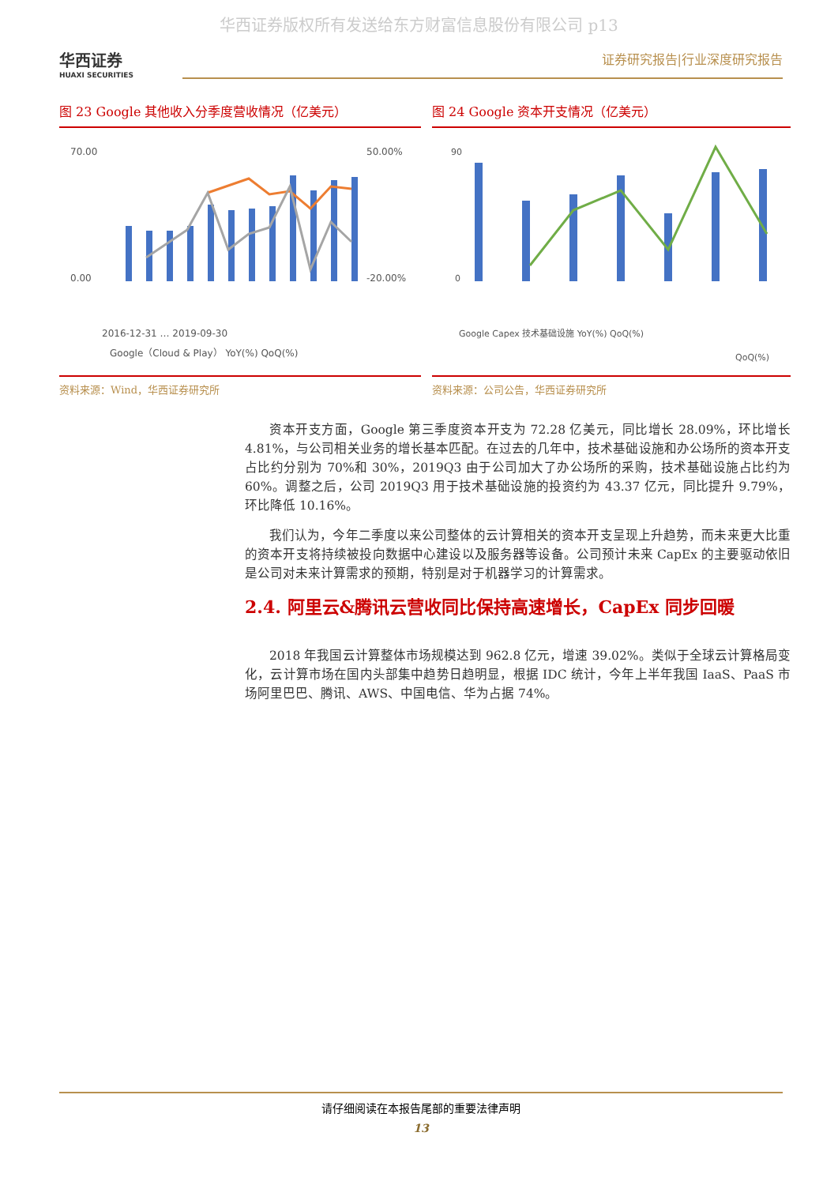华西证券版权所有发送给东方财富信息股份有限公司 p13
华西证券
HUAXI SECURITIES
证券研究报告|行业深度研究报告
图 23 Google 其他收入分季度营收情况（亿美元）
70.00
0.00
50.00%
-20.00%
2016-12-31 … 2019-09-30
Google（Cloud & Play） YoY(%) QoQ(%)
资料来源：Wind，华西证券研究所
图 24 Google 资本开支情况（亿美元）
90
0
QoQ(%)
Google Capex 技术基础设施 YoY(%) QoQ(%)
资料来源：公司公告，华西证券研究所
资本开支方面，Google 第三季度资本开支为 72.28 亿美元，同比增长 28.09%，环比增长 4.81%，与公司相关业务的增长基本匹配。在过去的几年中，技术基础设施和办公场所的资本开支占比约分别为 70%和 30%，2019Q3 由于公司加大了办公场所的采购，技术基础设施占比约为 60%。调整之后，公司 2019Q3 用于技术基础设施的投资约为 43.37 亿元，同比提升 9.79%，环比降低 10.16%。
我们认为，今年二季度以来公司整体的云计算相关的资本开支呈现上升趋势，而未来更大比重的资本开支将持续被投向数据中心建设以及服务器等设备。公司预计未来 CapEx 的主要驱动依旧是公司对未来计算需求的预期，特别是对于机器学习的计算需求。
2.4. 阿里云&腾讯云营收同比保持高速增长，CapEx 同步回暖
2018 年我国云计算整体市场规模达到 962.8 亿元，增速 39.02%。类似于全球云计算格局变化，云计算市场在国内头部集中趋势日趋明显，根据 IDC 统计，今年上半年我国 IaaS、PaaS 市场阿里巴巴、腾讯、AWS、中国电信、华为占据 74%。
请仔细阅读在本报告尾部的重要法律声明
13